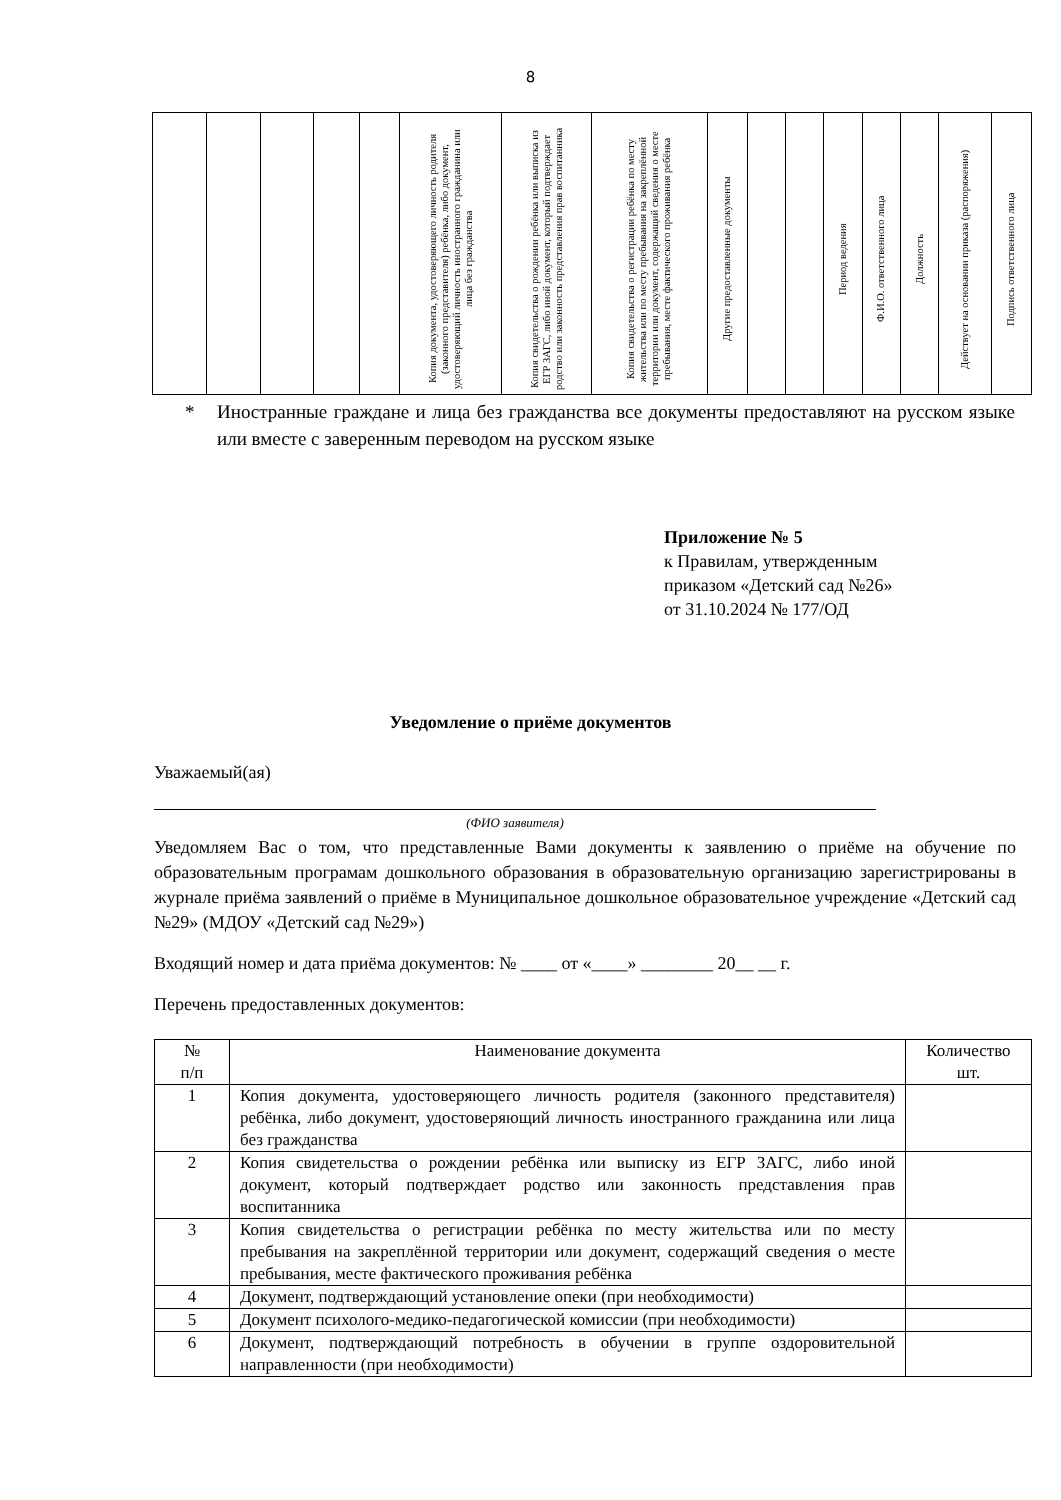8
| | | | | | Копия документа, удостоверяющего личность родителя (законного представителя) ребёнка, либо документ, удостоверяющий личность иностранного гражданина или лица без гражданства | Копия свидетельства о рождении ребёнка или выписка из ЕГР ЗАГС, либо иной документ, который подтверждает родство или законность представления прав воспитанника | Копия свидетельства о регистрации ребёнка по месту жительства или по месту пребывания на закреплённой территории или документ, содержащий сведения о месте пребывания, месте фактического проживания ребёнка | Другие предоставленные документы | | | Период ведения | Ф.И.О. ответственного лица | Должность | Действует на основании приказа (распоряжения) | Подпись ответственного лица |
* Иностранные граждане и лица без гражданства все документы предоставляют на русском языке или вместе с заверенным переводом на русском языке
Приложение № 5
к Правилам, утвержденным
приказом «Детский сад №26»
от 31.10.2024 № 177/ОД
Уведомление о приёме документов
Уважаемый(ая)
(ФИО заявителя)
Уведомляем Вас о том, что представленные Вами документы к заявлению о приёме на обучение по образовательным програмам дошкольного образования в образовательную организацию зарегистрированы в журнале приёма заявлений о приёме в Муниципальное дошкольное образовательное учреждение «Детский сад №29» (МДОУ «Детский сад №29»)
Входящий номер и дата приёма документов: № ____ от «____» ________ 20__ __ г.
Перечень предоставленных документов:
| № п/п | Наименование документа | Количество шт. |
| --- | --- | --- |
| 1 | Копия документа, удостоверяющего личность родителя (законного представителя) ребёнка, либо документ, удостоверяющий личность иностранного гражданина или лица без гражданства | |
| 2 | Копия свидетельства о рождении ребёнка или выписку из ЕГР ЗАГС, либо иной документ, который подтверждает родство или законность представления прав воспитанника | |
| 3 | Копия свидетельства о регистрации ребёнка по месту жительства или по месту пребывания на закреплённой территории или документ, содержащий сведения о месте пребывания, месте фактического проживания ребёнка | |
| 4 | Документ, подтверждающий установление опеки (при необходимости) | |
| 5 | Документ психолого-медико-педагогической комиссии (при необходимости) | |
| 6 | Документ, подтверждающий потребность в обучении в группе оздоровительной направленности (при необходимости) | |